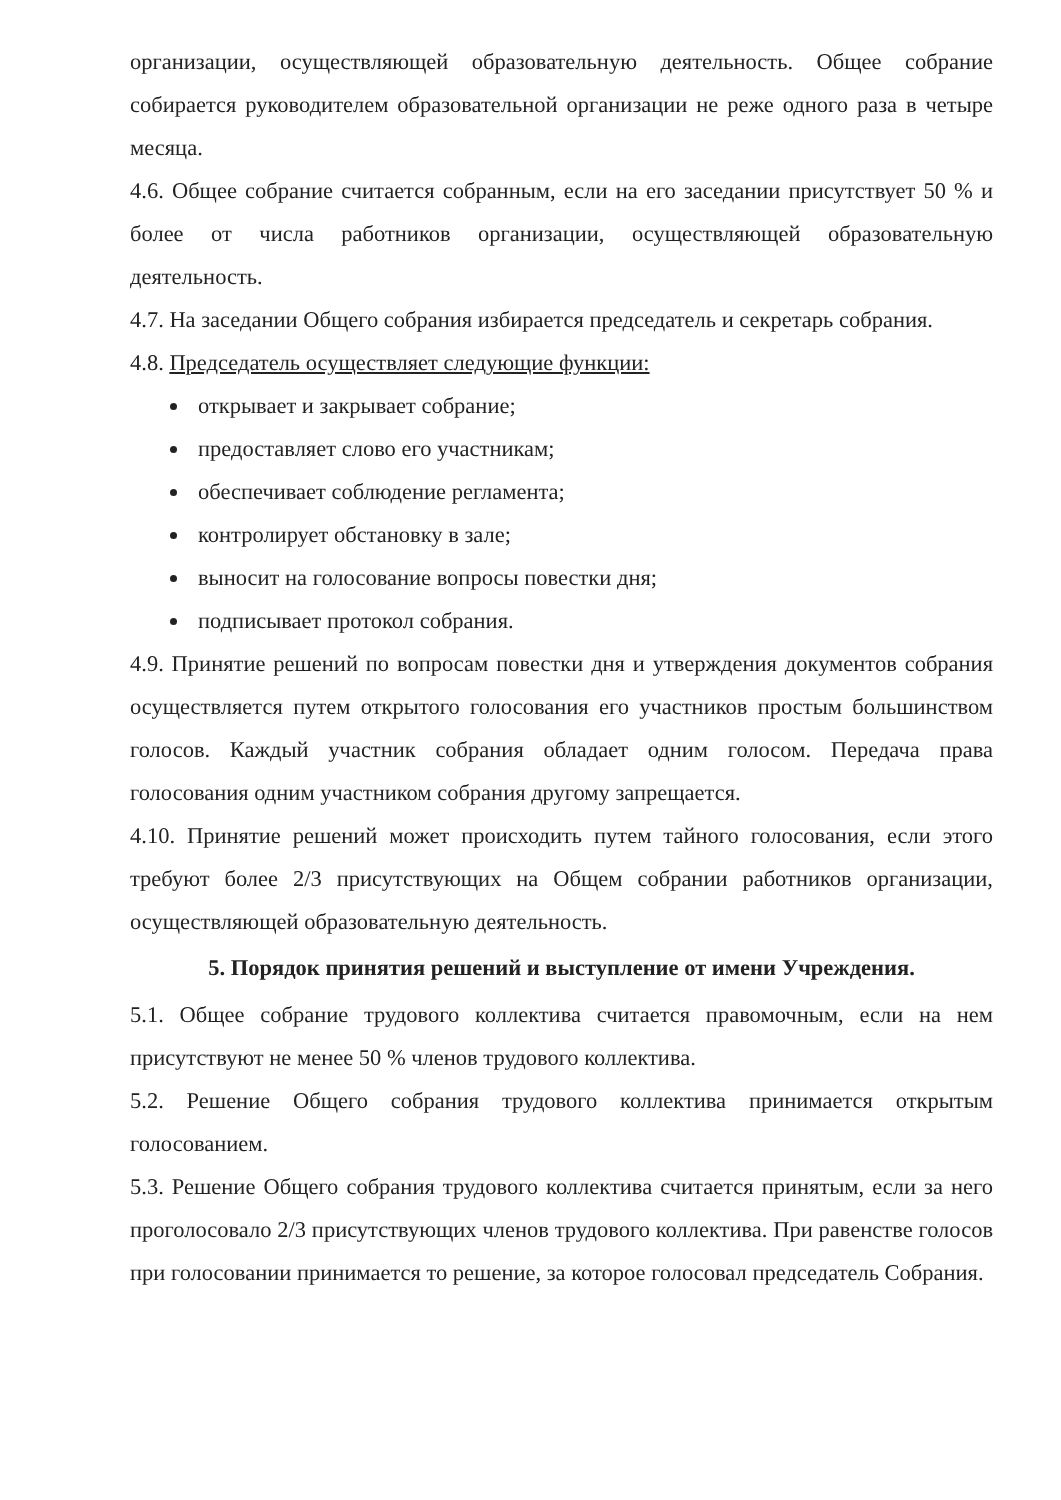организации, осуществляющей образовательную деятельность. Общее собрание собирается руководителем образовательной организации не реже одного раза в четыре месяца.
4.6. Общее собрание считается собранным, если на его заседании присутствует 50 % и более от числа работников организации, осуществляющей образовательную деятельность.
4.7. На заседании Общего собрания избирается председатель и секретарь собрания.
4.8. Председатель осуществляет следующие функции:
открывает и закрывает собрание;
предоставляет слово его участникам;
обеспечивает соблюдение регламента;
контролирует обстановку в зале;
выносит на голосование вопросы повестки дня;
подписывает протокол собрания.
4.9. Принятие решений по вопросам повестки дня и утверждения документов собрания осуществляется путем открытого голосования его участников простым большинством голосов. Каждый участник собрания обладает одним голосом. Передача права голосования одним участником собрания другому запрещается.
4.10. Принятие решений может происходить путем тайного голосования, если этого требуют более 2/3 присутствующих на Общем собрании работников организации, осуществляющей образовательную деятельность.
5. Порядок принятия решений и выступление от имени Учреждения.
5.1. Общее собрание трудового коллектива считается правомочным, если на нем присутствуют не менее 50 % членов трудового коллектива.
5.2. Решение Общего собрания трудового коллектива принимается открытым голосованием.
5.3. Решение Общего собрания трудового коллектива считается принятым, если за него проголосовало 2/3 присутствующих членов трудового коллектива. При равенстве голосов при голосовании принимается то решение, за которое голосовал председатель Собрания.